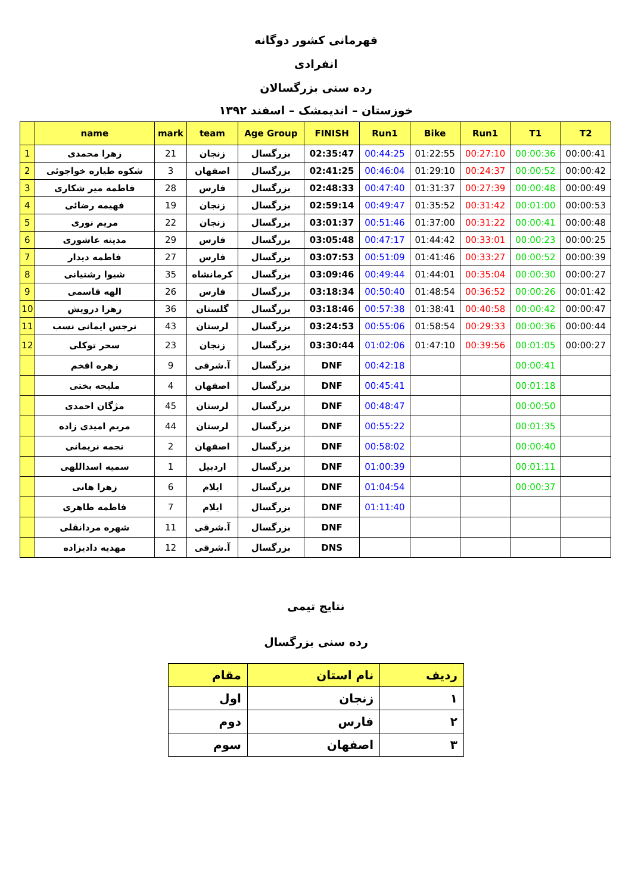قهرمانی کشور دوگانه
انفرادی
رده سنی بزرگسالان
خوزستان – اندیمشک – اسفند ۱۳۹۲
| | name | mark | team | Age Group | FINISH | Run1 | Bike | Run1 | T1 | T2 |
| --- | --- | --- | --- | --- | --- | --- | --- | --- | --- | --- |
| 1 | زهرا محمدی | 21 | زنجان | بزرگسال | 02:35:47 | 00:44:25 | 01:22:55 | 00:27:10 | 00:00:36 | 00:00:41 |
| 2 | شکوه طیاره خواجوئی | 3 | اصفهان | بزرگسال | 02:41:25 | 00:46:04 | 01:29:10 | 00:24:37 | 00:00:52 | 00:00:42 |
| 3 | فاطمه میر شکاری | 28 | فارس | بزرگسال | 02:48:33 | 00:47:40 | 01:31:37 | 00:27:39 | 00:00:48 | 00:00:49 |
| 4 | فهیمه رضائی | 19 | زنجان | بزرگسال | 02:59:14 | 00:49:47 | 01:35:52 | 00:31:42 | 00:01:00 | 00:00:53 |
| 5 | مریم نوری | 22 | زنجان | بزرگسال | 03:01:37 | 00:51:46 | 01:37:00 | 00:31:22 | 00:00:41 | 00:00:48 |
| 6 | مدینه عاشوری | 29 | فارس | بزرگسال | 03:05:48 | 00:47:17 | 01:44:42 | 00:33:01 | 00:00:23 | 00:00:25 |
| 7 | فاطمه دیدار | 27 | فارس | بزرگسال | 03:07:53 | 00:51:09 | 01:41:46 | 00:33:27 | 00:00:52 | 00:00:39 |
| 8 | شیوا رشتیانی | 35 | کرمانشاه | بزرگسال | 03:09:46 | 00:49:44 | 01:44:01 | 00:35:04 | 00:00:30 | 00:00:27 |
| 9 | الهه قاسمی | 26 | فارس | بزرگسال | 03:18:34 | 00:50:40 | 01:48:54 | 00:36:52 | 00:00:26 | 00:01:42 |
| 10 | زهرا درویش | 36 | گلستان | بزرگسال | 03:18:46 | 00:57:38 | 01:38:41 | 00:40:58 | 00:00:42 | 00:00:47 |
| 11 | نرجس ایمانی نسب | 43 | لرستان | بزرگسال | 03:24:53 | 00:55:06 | 01:58:54 | 00:29:33 | 00:00:36 | 00:00:44 |
| 12 | سحر توکلی | 23 | زنجان | بزرگسال | 03:30:44 | 01:02:06 | 01:47:10 | 00:39:56 | 00:01:05 | 00:00:27 |
| | زهره افخم | 9 | آ.شرقی | بزرگسال | DNF | 00:42:18 | | | 00:00:41 | |
| | ملیحه بختی | 4 | اصفهان | بزرگسال | DNF | 00:45:41 | | | 00:01:18 | |
| | مژگان احمدی | 45 | لرستان | بزرگسال | DNF | 00:48:47 | | | 00:00:50 | |
| | مریم امیدی زاده | 44 | لرستان | بزرگسال | DNF | 00:55:22 | | | 00:01:35 | |
| | نجمه نریمانی | 2 | اصفهان | بزرگسال | DNF | 00:58:02 | | | 00:00:40 | |
| | سمیه اسداللهی | 1 | اردبیل | بزرگسال | DNF | 01:00:39 | | | 00:01:11 | |
| | زهرا هانی | 6 | ایلام | بزرگسال | DNF | 01:04:54 | | | 00:00:37 | |
| | فاطمه طاهری | 7 | ایلام | بزرگسال | DNF | 01:11:40 | | | | |
| | شهره مردانقلی | 11 | آ.شرقی | بزرگسال | DNF | | | | | |
| | مهدیه دادیزاده | 12 | آ.شرقی | بزرگسال | DNS | | | | | |
نتایج تیمی
رده سنی بزرگسال
| ردیف | نام استان | مقام |
| --- | --- | --- |
| ۱ | زنجان | اول |
| ۲ | فارس | دوم |
| ۳ | اصفهان | سوم |